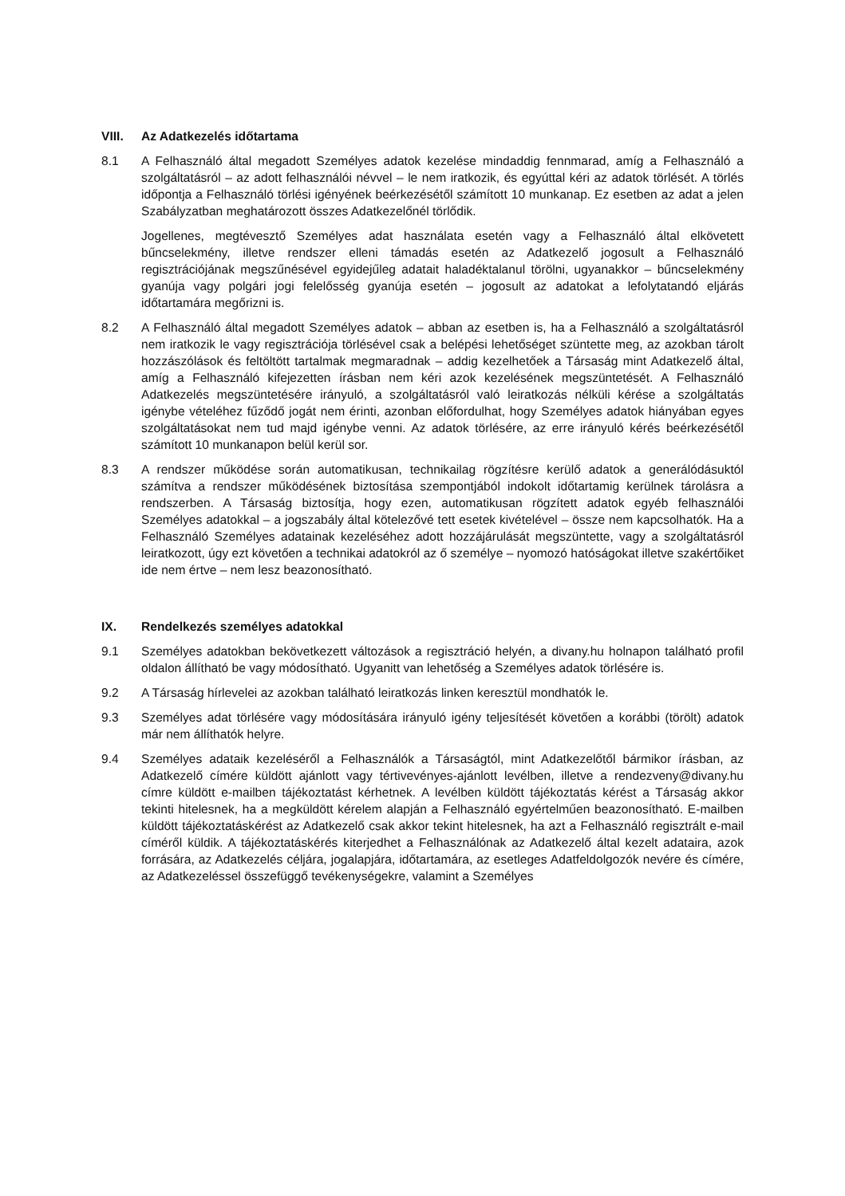VIII. Az Adatkezelés időtartama
8.1 A Felhasználó által megadott Személyes adatok kezelése mindaddig fennmarad, amíg a Felhasználó a szolgáltatásról – az adott felhasználói névvel – le nem iratkozik, és egyúttal kéri az adatok törlését. A törlés időpontja a Felhasználó törlési igényének beérkezésétől számított 10 munkanap. Ez esetben az adat a jelen Szabályzatban meghatározott összes Adatkezelőnél törlődik.
Jogellenes, megtévesztő Személyes adat használata esetén vagy a Felhasználó által elkövetett bűncselekmény, illetve rendszer elleni támadás esetén az Adatkezelő jogosult a Felhasználó regisztrációjának megszűnésével egyidejűleg adatait haladéktalanul törölni, ugyanakkor – bűncselekmény gyanúja vagy polgári jogi felelősség gyanúja esetén – jogosult az adatokat a lefolytatandó eljárás időtartamára megőrizni is.
8.2 A Felhasználó által megadott Személyes adatok – abban az esetben is, ha a Felhasználó a szolgáltatásról nem iratkozik le vagy regisztrációja törlésével csak a belépési lehetőséget szüntette meg, az azokban tárolt hozzászólások és feltöltött tartalmak megmaradnak – addig kezelhetőek a Társaság mint Adatkezelő által, amíg a Felhasználó kifejezetten írásban nem kéri azok kezelésének megszüntetését. A Felhasználó Adatkezelés megszüntetésére irányuló, a szolgáltatásról való leiratkozás nélküli kérése a szolgáltatás igénybe vételéhez fűződő jogát nem érinti, azonban előfordulhat, hogy Személyes adatok hiányában egyes szolgáltatásokat nem tud majd igénybe venni. Az adatok törlésére, az erre irányuló kérés beérkezésétől számított 10 munkanapon belül kerül sor.
8.3 A rendszer működése során automatikusan, technikailag rögzítésre kerülő adatok a generálódásuktól számítva a rendszer működésének biztosítása szempontjából indokolt időtartamig kerülnek tárolásra a rendszerben. A Társaság biztosítja, hogy ezen, automatikusan rögzített adatok egyéb felhasználói Személyes adatokkal – a jogszabály által kötelezővé tett esetek kivételével – össze nem kapcsolhatók. Ha a Felhasználó Személyes adatainak kezeléséhez adott hozzájárulását megszüntette, vagy a szolgáltatásról leiratkozott, úgy ezt követően a technikai adatokról az ő személye – nyomozó hatóságokat illetve szakértőiket ide nem értve – nem lesz beazonosítható.
IX. Rendelkezés személyes adatokkal
9.1 Személyes adatokban bekövetkezett változások a regisztráció helyén, a divany.hu holnapon található profil oldalon állítható be vagy módosítható. Ugyanitt van lehetőség a Személyes adatok törlésére is.
9.2 A Társaság hírlevelei az azokban található leiratkozás linken keresztül mondhatók le.
9.3 Személyes adat törlésére vagy módosítására irányuló igény teljesítését követően a korábbi (törölt) adatok már nem állíthatók helyre.
9.4 Személyes adataik kezeléséről a Felhasználók a Társaságtól, mint Adatkezelőtől bármikor írásban, az Adatkezelő címére küldött ajánlott vagy tértivevényes-ajánlott levélben, illetve a rendezveny@divany.hu címre küldött e-mailben tájékoztatást kérhetnek. A levélben küldött tájékoztatás kérést a Társaság akkor tekinti hitelesnek, ha a megküldött kérelem alapján a Felhasználó egyértelműen beazonosítható. E-mailben küldött tájékoztatáskérést az Adatkezelő csak akkor tekint hitelesnek, ha azt a Felhasználó regisztrált e-mail címéről küldik. A tájékoztatáskérés kiterjedhet a Felhasználónak az Adatkezelő által kezelt adataira, azok forrására, az Adatkezelés céljára, jogalapjára, időtartamára, az esetleges Adatfeldolgozók nevére és címére, az Adatkezeléssel összefüggő tevékenységekre, valamint a Személyes